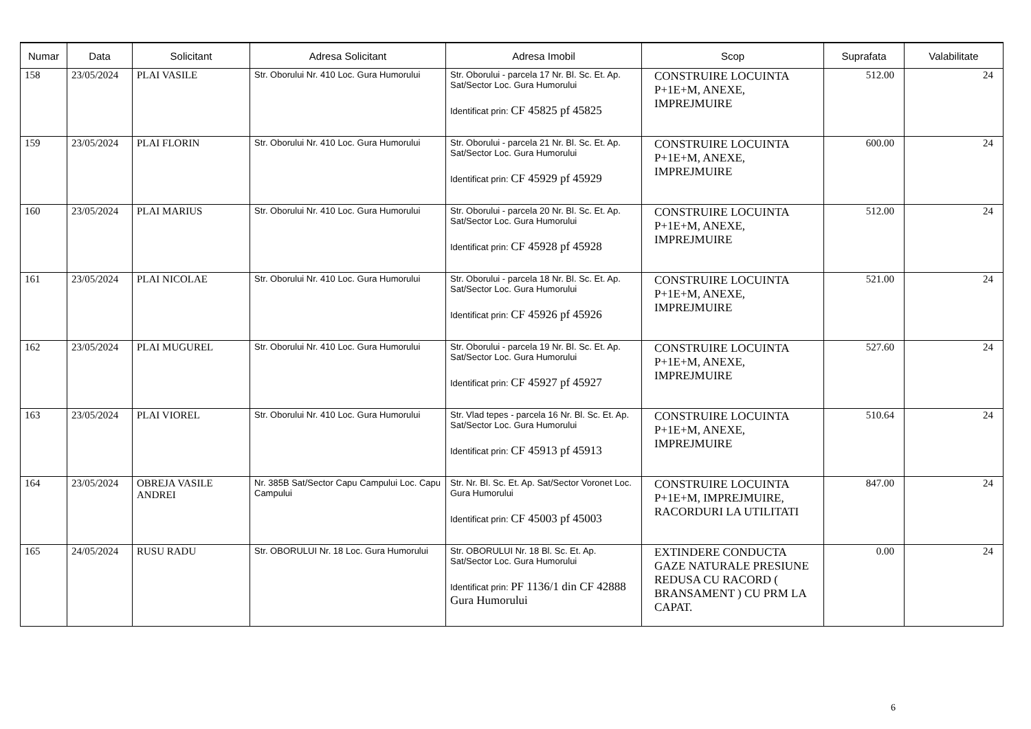| Numar | Data | Solicitant | Adresa Solicitant | Adresa Imobil | Scop | Suprafata | Valabilitate |
| --- | --- | --- | --- | --- | --- | --- | --- |
| 158 | 23/05/2024 | PLAI VASILE | Str. Oborului Nr. 410 Loc. Gura Humorului | Str. Oborului - parcela 17 Nr. Bl. Sc. Et. Ap. Sat/Sector Loc. Gura Humorului Identificat prin: CF 45825 pf 45825 | CONSTRUIRE LOCUINTA P+1E+M, ANEXE, IMPREJMUIRE | 512.00 | 24 |
| 159 | 23/05/2024 | PLAI FLORIN | Str. Oborului Nr. 410 Loc. Gura Humorului | Str. Oborului - parcela 21 Nr. Bl. Sc. Et. Ap. Sat/Sector Loc. Gura Humorului Identificat prin: CF 45929 pf 45929 | CONSTRUIRE LOCUINTA P+1E+M, ANEXE, IMPREJMUIRE | 600.00 | 24 |
| 160 | 23/05/2024 | PLAI MARIUS | Str. Oborului Nr. 410 Loc. Gura Humorului | Str. Oborului - parcela 20 Nr. Bl. Sc. Et. Ap. Sat/Sector Loc. Gura Humorului Identificat prin: CF 45928 pf 45928 | CONSTRUIRE LOCUINTA P+1E+M, ANEXE, IMPREJMUIRE | 512.00 | 24 |
| 161 | 23/05/2024 | PLAI NICOLAE | Str. Oborului Nr. 410 Loc. Gura Humorului | Str. Oborului - parcela 18 Nr. Bl. Sc. Et. Ap. Sat/Sector Loc. Gura Humorului Identificat prin: CF 45926 pf 45926 | CONSTRUIRE LOCUINTA P+1E+M, ANEXE, IMPREJMUIRE | 521.00 | 24 |
| 162 | 23/05/2024 | PLAI MUGUREL | Str. Oborului Nr. 410 Loc. Gura Humorului | Str. Oborului - parcela 19 Nr. Bl. Sc. Et. Ap. Sat/Sector Loc. Gura Humorului Identificat prin: CF 45927 pf 45927 | CONSTRUIRE LOCUINTA P+1E+M, ANEXE, IMPREJMUIRE | 527.60 | 24 |
| 163 | 23/05/2024 | PLAI VIOREL | Str. Oborului Nr. 410 Loc. Gura Humorului | Str. Vlad tepes - parcela 16 Nr. Bl. Sc. Et. Ap. Sat/Sector Loc. Gura Humorului Identificat prin: CF 45913 pf 45913 | CONSTRUIRE LOCUINTA P+1E+M, ANEXE, IMPREJMUIRE | 510.64 | 24 |
| 164 | 23/05/2024 | OBREJA VASILE ANDREI | Nr. 385B Sat/Sector Capu Campului Loc. Capu Campului | Str. Nr. Bl. Sc. Et. Ap. Sat/Sector Voronet Loc. Gura Humorului Identificat prin: CF 45003 pf 45003 | CONSTRUIRE LOCUINTA P+1E+M, IMPREJMUIRE, RACORDURI LA UTILITATI | 847.00 | 24 |
| 165 | 24/05/2024 | RUSU RADU | Str. OBORULUI Nr. 18 Loc. Gura Humorului | Str. OBORULUI Nr. 18 Bl. Sc. Et. Ap. Sat/Sector Loc. Gura Humorului Identificat prin: PF 1136/1 din CF 42888 Gura Humorului | EXTINDERE CONDUCTA GAZE NATURALE PRESIUNE REDUSA CU RACORD ( BRANSAMENT ) CU PRM LA CAPAT. | 0.00 | 24 |
6